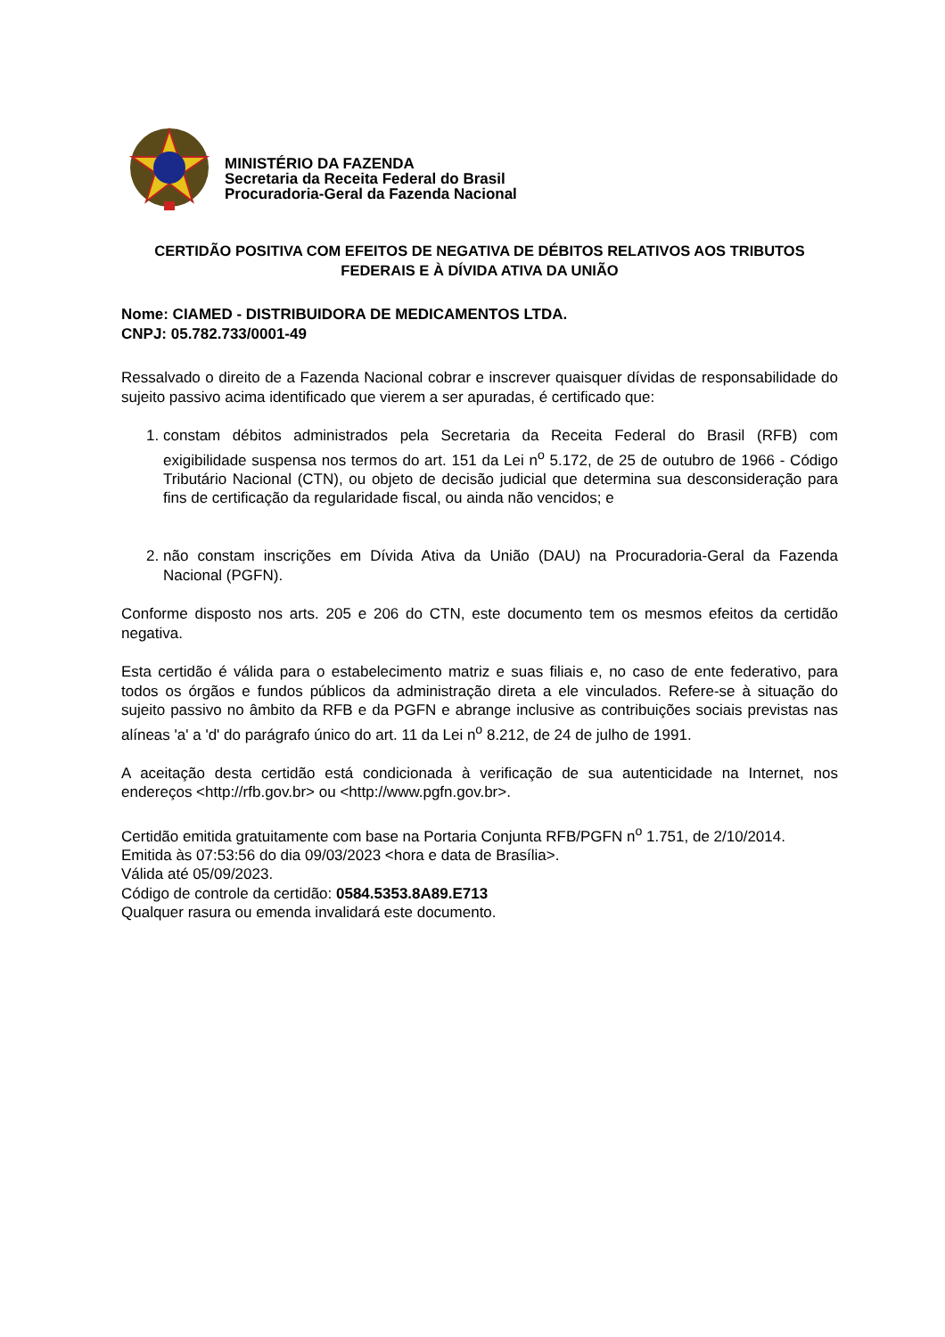MINISTÉRIO DA FAZENDA
Secretaria da Receita Federal do Brasil
Procuradoria-Geral da Fazenda Nacional
CERTIDÃO POSITIVA COM EFEITOS DE NEGATIVA DE DÉBITOS RELATIVOS AOS TRIBUTOS FEDERAIS E À DÍVIDA ATIVA DA UNIÃO
Nome: CIAMED - DISTRIBUIDORA DE MEDICAMENTOS LTDA.
CNPJ: 05.782.733/0001-49
Ressalvado o direito de a Fazenda Nacional cobrar e inscrever quaisquer dívidas de responsabilidade do sujeito passivo acima identificado que vierem a ser apuradas, é certificado que:
1. constam débitos administrados pela Secretaria da Receita Federal do Brasil (RFB) com exigibilidade suspensa nos termos do art. 151 da Lei n<sup>o</sup> 5.172, de 25 de outubro de 1966 - Código Tributário Nacional (CTN), ou objeto de decisão judicial que determina sua desconsideração para fins de certificação da regularidade fiscal, ou ainda não vencidos; e
2. não constam inscrições em Dívida Ativa da União (DAU) na Procuradoria-Geral da Fazenda Nacional (PGFN).
Conforme disposto nos arts. 205 e 206 do CTN, este documento tem os mesmos efeitos da certidão negativa.
Esta certidão é válida para o estabelecimento matriz e suas filiais e, no caso de ente federativo, para todos os órgãos e fundos públicos da administração direta a ele vinculados. Refere-se à situação do sujeito passivo no âmbito da RFB e da PGFN e abrange inclusive as contribuições sociais previstas nas alíneas 'a' a 'd' do parágrafo único do art. 11 da Lei n<sup>o</sup> 8.212, de 24 de julho de 1991.
A aceitação desta certidão está condicionada à verificação de sua autenticidade na Internet, nos endereços <http://rfb.gov.br> ou <http://www.pgfn.gov.br>.
Certidão emitida gratuitamente com base na Portaria Conjunta RFB/PGFN n<sup>o</sup> 1.751, de 2/10/2014.
Emitida às 07:53:56 do dia 09/03/2023 <hora e data de Brasília>.
Válida até 05/09/2023.
Código de controle da certidão: 0584.5353.8A89.E713
Qualquer rasura ou emenda invalidará este documento.